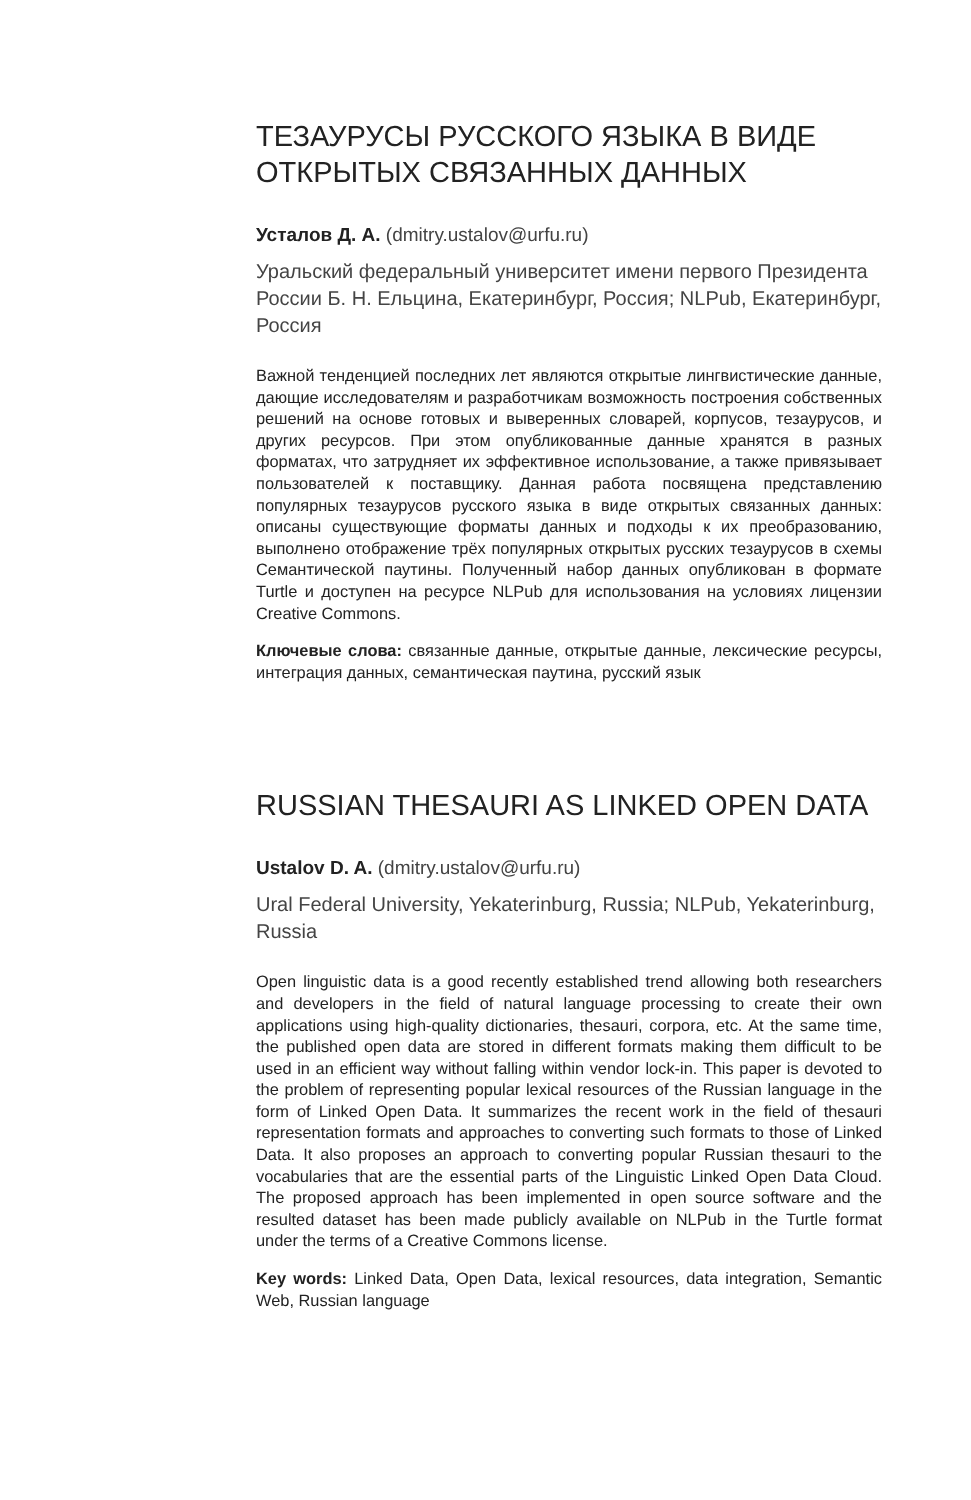ТЕЗАУРУСЫ РУССКОГО ЯЗЫКА В ВИДЕ ОТКРЫТЫХ СВЯЗАННЫХ ДАННЫХ
Усталов Д. А. (dmitry.ustalov@urfu.ru)
Уральский федеральный университет имени первого Президента России Б. Н. Ельцина, Екатеринбург, Россия; NLPub, Екатеринбург, Россия
Важной тенденцией последних лет являются открытые лингвистические данные, дающие исследователям и разработчикам возможность построения собственных решений на основе готовых и выверенных словарей, корпусов, тезаурусов, и других ресурсов. При этом опубликованные данные хранятся в разных форматах, что затрудняет их эффективное использование, а также привязывает пользователей к поставщику. Данная работа посвящена представлению популярных тезаурусов русского языка в виде открытых связанных данных: описаны существующие форматы данных и подходы к их преобразованию, выполнено отображение трёх популярных открытых русских тезаурусов в схемы Семантической паутины. Полученный набор данных опубликован в формате Turtle и доступен на ресурсе NLPub для использования на условиях лицензии Creative Commons.
Ключевые слова: связанные данные, открытые данные, лексические ресурсы, интеграция данных, семантическая паутина, русский язык
RUSSIAN THESAURI AS LINKED OPEN DATA
Ustalov D. A. (dmitry.ustalov@urfu.ru)
Ural Federal University, Yekaterinburg, Russia; NLPub, Yekaterinburg, Russia
Open linguistic data is a good recently established trend allowing both researchers and developers in the field of natural language processing to create their own applications using high-quality dictionaries, thesauri, corpora, etc. At the same time, the published open data are stored in different formats making them difficult to be used in an efficient way without falling within vendor lock-in. This paper is devoted to the problem of representing popular lexical resources of the Russian language in the form of Linked Open Data. It summarizes the recent work in the field of thesauri representation formats and approaches to converting such formats to those of Linked Data. It also proposes an approach to converting popular Russian thesauri to the vocabularies that are the essential parts of the Linguistic Linked Open Data Cloud. The proposed approach has been implemented in open source software and the resulted dataset has been made publicly available on NLPub in the Turtle format under the terms of a Creative Commons license.
Key words: Linked Data, Open Data, lexical resources, data integration, Semantic Web, Russian language